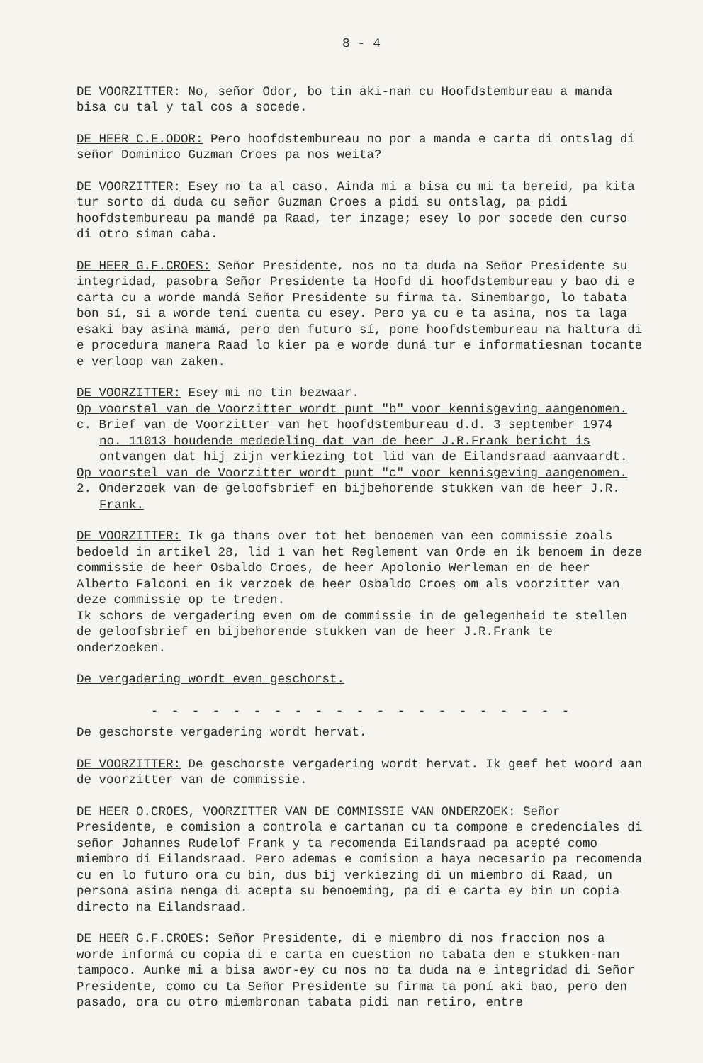8 - 4
DE VOORZITTER: No, señor Odor, bo tin aki-nan cu Hoofdstembureau a manda bisa cu tal y tal cos a socede.
DE HEER C.E.ODOR: Pero hoofdstembureau no por a manda e carta di ontslag di señor Dominico Guzman Croes pa nos weita?
DE VOORZITTER: Esey no ta al caso. Ainda mi a bisa cu mi ta bereid, pa kita tur sorto di duda cu señor Guzman Croes a pidi su ontslag, pa pidi hoofdstembureau pa mandé pa Raad, ter inzage; esey lo por socede den curso di otro siman caba.
DE HEER G.F.CROES: Señor Presidente, nos no ta duda na Señor Presidente su integridad, pasobra Señor Presidente ta Hoofd di hoofdstembureau y bao di e carta cu a worde mandá Señor Presidente su firma ta. Sinembargo, lo tabata bon sí, si a worde tení cuenta cu esey. Pero ya cu e ta asina, nos ta laga esaki bay asina mamá, pero den futuro sí, pone hoofdstembureau na haltura di e procedura manera Raad lo kier pa e worde duná tur e informatiesnan tocante e verloop van zaken.
DE VOORZITTER: Esey mi no tin bezwaar.
Op voorstel van de Voorzitter wordt punt "b" voor kennisgeving aangenomen.
c. Brief van de Voorzitter van het hoofdstembureau d.d. 3 september 1974
no. 11013 houdende mededeling dat van de heer J.R.Frank bericht is ontvangen dat hij zijn verkiezing tot lid van de Eilandsraad aanvaardt.
Op voorstel van de Voorzitter wordt punt "c" voor kennisgeving aangenomen.
2. Onderzoek van de geloofsbrief en bijbehorende stukken van de heer J.R.
Frank.
DE VOORZITTER: Ik ga thans over tot het benoemen van een commissie zoals bedoeld in artikel 28, lid 1 van het Reglement van Orde en ik benoem in deze commissie de heer Osbaldo Croes, de heer Apolonio Werleman en de heer Alberto Falconi en ik verzoek de heer Osbaldo Croes om als voorzitter van deze commissie op te treden.
Ik schors de vergadering even om de commissie in de gelegenheid te stellen de geloofsbrief en bijbehorende stukken van de heer J.R.Frank te onderzoeken.
De vergadering wordt even geschorst.
- - - - - - - - - - - - - - - - - - - - -
De geschorste vergadering wordt hervat.
DE VOORZITTER: De geschorste vergadering wordt hervat. Ik geef het woord aan de voorzitter van de commissie.
DE HEER O.CROES, VOORZITTER VAN DE COMMISSIE VAN ONDERZOEK: Señor Presidente, e comision a controla e cartanan cu ta compone e credenciales di señor Johannes Rudelof Frank y ta recomenda Eilandsraad pa acepté como miembro di Eilandsraad. Pero ademas e comision a haya necesario pa recomenda cu en lo futuro ora cu bin, dus bij verkiezing di un miembro di Raad, un persona asina nenga di acepta su benoeming, pa di e carta ey bin un copia directo na Eilandsraad.
DE HEER G.F.CROES: Señor Presidente, di e miembro di nos fraccion nos a worde informá cu copia di e carta en cuestion no tabata den e stukken-nan tampoco. Aunke mi a bisa awor-ey cu nos no ta duda na e integridad di Señor Presidente, como cu ta Señor Presidente su firma ta poní aki bao, pero den pasado, ora cu otro miembronan tabata pidi nan retiro, entre